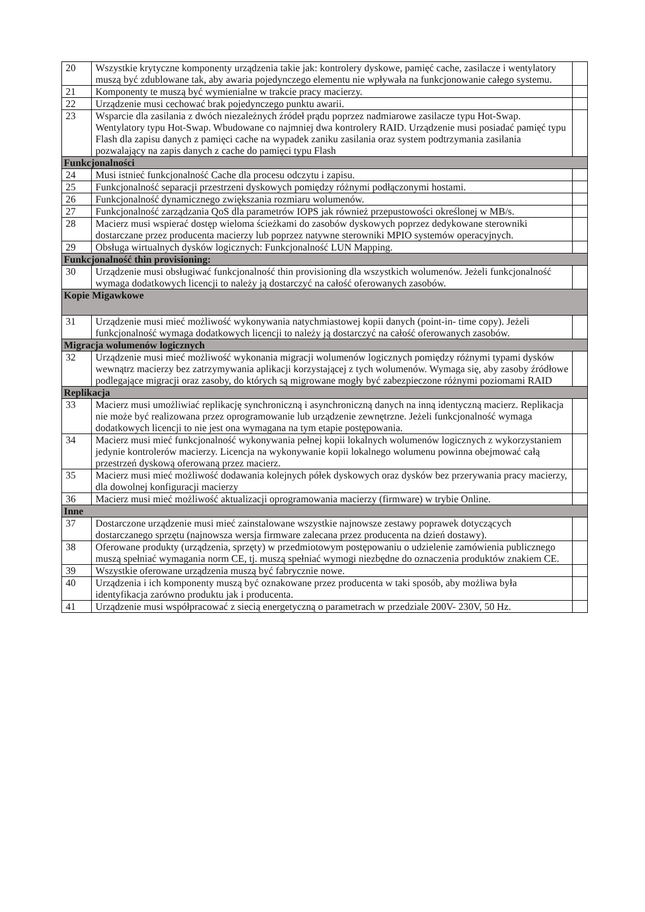| 20 | Wszystkie krytyczne komponenty urządzenia takie jak: kontrolery dyskowe, pamięć cache, zasilacze i wentylatory muszą być zdublowane tak, aby awaria pojedynczego elementu nie wpływała na funkcjonowanie całego systemu. | |
| 21 | Komponenty te muszą być wymienialne w trakcie pracy macierzy. | |
| 22 | Urządzenie musi cechować brak pojedynczego punktu awarii. | |
| 23 | Wsparcie dla zasilania z dwóch niezależnych źródeł prądu poprzez nadmiarowe zasilacze typu Hot-Swap. Wentylatory typu Hot-Swap. Wbudowane co najmniej dwa kontrolery RAID. Urządzenie musi posiadać pamięć typu Flash dla zapisu danych z pamięci cache na wypadek zaniku zasilania oraz system podtrzymania zasilania pozwalający na zapis danych z cache do pamięci typu Flash | |
| Funkcjonalności | | |
| 24 | Musi istnieć funkcjonalność Cache dla procesu odczytu i zapisu. | |
| 25 | Funkcjonalność separacji przestrzeni dyskowych pomiędzy różnymi podłączonymi hostami. | |
| 26 | Funkcjonalność dynamicznego zwiększania rozmiaru wolumenów. | |
| 27 | Funkcjonalność zarządzania QoS dla parametrów IOPS jak również przepustowości określonej w MB/s. | |
| 28 | Macierz musi wspierać dostęp wieloma ścieżkami do zasobów dyskowych poprzez dedykowane sterowniki dostarczane przez producenta macierzy lub poprzez natywne sterowniki MPIO systemów operacyjnych. | |
| 29 | Obsługa wirtualnych dysków logicznych: Funkcjonalność LUN Mapping. | |
| Funkcjonalność thin provisioning: | | |
| 30 | Urządzenie musi obsługiwać funkcjonalność thin provisioning dla wszystkich wolumenów. Jeżeli funkcjonalność wymaga dodatkowych licencji to należy ją dostarczyć na całość oferowanych zasobów. | |
| Kopie Migawkowe | | |
| 31 | Urządzenie musi mieć możliwość wykonywania natychmiastowej kopii danych (point-in- time copy). Jeżeli funkcjonalność wymaga dodatkowych licencji to należy ją dostarczyć na całość oferowanych zasobów. | |
| Migracja wolumenów logicznych | | |
| 32 | Urządzenie musi mieć możliwość wykonania migracji wolumenów logicznych pomiędzy różnymi typami dysków wewnątrz macierzy bez zatrzymywania aplikacji korzystającej z tych wolumenów. Wymaga się, aby zasoby źródłowe podlegające migracji oraz zasoby, do których są migrowane mogły być zabezpieczone różnymi poziomami RAID | |
| Replikacja | | |
| 33 | Macierz musi umożliwiać replikację synchroniczną i asynchroniczną danych na inną identyczną macierz. Replikacja nie może być realizowana przez oprogramowanie lub urządzenie zewnętrzne. Jeżeli funkcjonalność wymaga dodatkowych licencji to nie jest ona wymagana na tym etapie postępowania. | |
| 34 | Macierz musi mieć funkcjonalność wykonywania pełnej kopii lokalnych wolumenów logicznych z wykorzystaniem jedynie kontrolerów macierzy. Licencja na wykonywanie kopii lokalnego wolumenu powinna obejmować całą przestrzeń dyskową oferowaną przez macierz. | |
| 35 | Macierz musi mieć możliwość dodawania kolejnych półek dyskowych oraz dysków bez przerywania pracy macierzy, dla dowolnej konfiguracji macierzy | |
| 36 | Macierz musi mieć możliwość aktualizacji oprogramowania macierzy (firmware) w trybie Online. | |
| Inne | | |
| 37 | Dostarczone urządzenie musi mieć zainstalowane wszystkie najnowsze zestawy poprawek dotyczących dostarczanego sprzętu (najnowsza wersja firmware zalecana przez producenta na dzień dostawy). | |
| 38 | Oferowane produkty (urządzenia, sprzęty) w przedmiotowym postępowaniu o udzielenie zamówienia publicznego muszą spełniać wymagania norm CE, tj. muszą spełniać wymogi niezbędne do oznaczenia produktów znakiem CE. | |
| 39 | Wszystkie oferowane urządzenia muszą być fabrycznie nowe. | |
| 40 | Urządzenia i ich komponenty muszą być oznakowane przez producenta w taki sposób, aby możliwa była identyfikacja zarówno produktu jak i producenta. | |
| 41 | Urządzenie musi współpracować z siecią energetyczną o parametrach w przedziale 200V- 230V, 50 Hz. | |